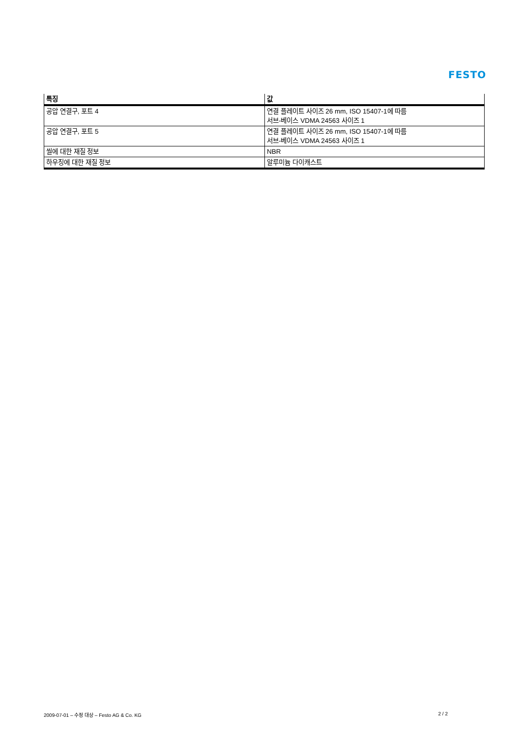FESTO
| 특징 | 값 |
| --- | --- |
| 공압 연결구, 포트 4 | 연결 플레이트 사이즈 26 mm, ISO 15407-1에 따름 서브-베이스 VDMA 24563 사이즈 1 |
| 공압 연결구, 포트 5 | 연결 플레이트 사이즈 26 mm, ISO 15407-1에 따름 서브-베이스 VDMA 24563 사이즈 1 |
| 씰에 대한 재질 정보 | NBR |
| 하우징에 대한 재질 정보 | 알루미늄 다이캐스트 |
2009-07-01 – 수정 대상 – Festo AG & Co. KG 2 / 2